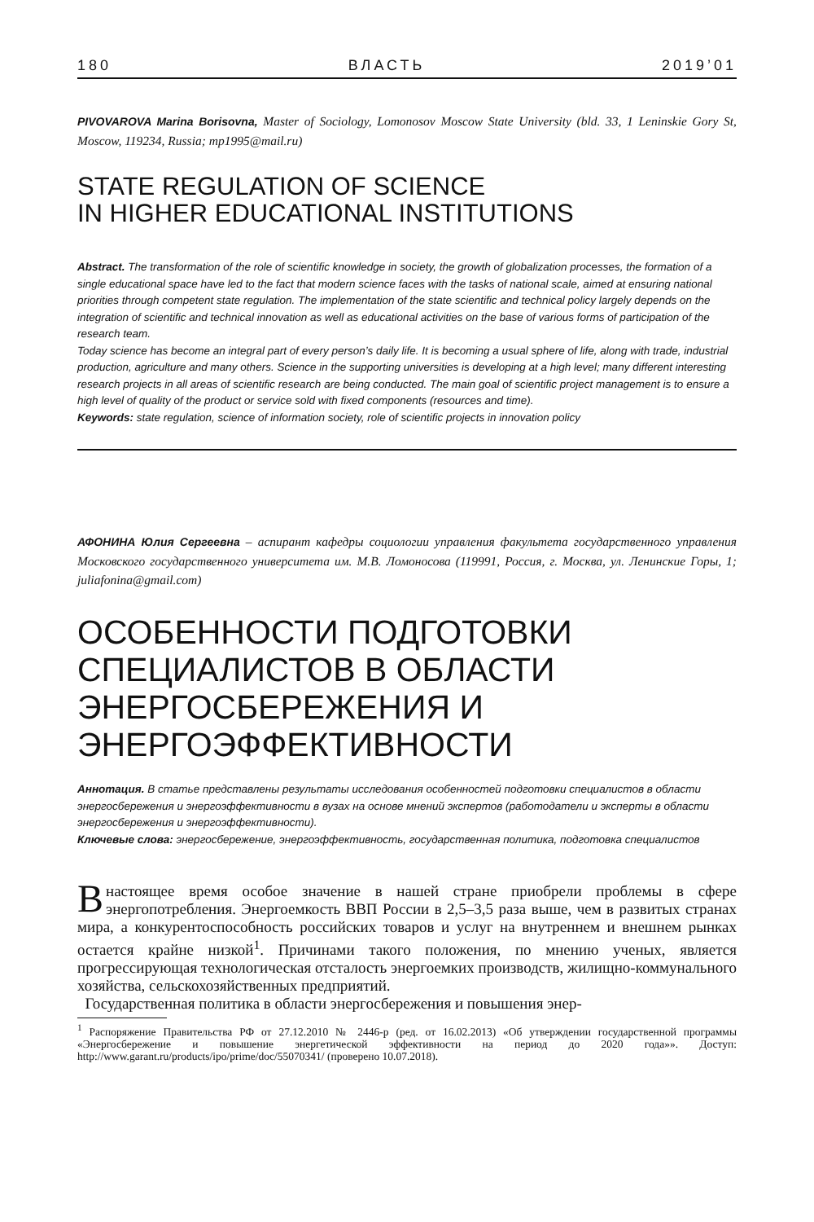180 ВЛАСТЬ 2019’01
PIVOVAROVA Marina Borisovna, Master of Sociology, Lomonosov Moscow State University (bld. 33, 1 Leninskie Gory St, Moscow, 119234, Russia; mp1995@mail.ru)
STATE REGULATION OF SCIENCE
IN HIGHER EDUCATIONAL INSTITUTIONS
Abstract. The transformation of the role of scientific knowledge in society, the growth of globalization processes, the formation of a single educational space have led to the fact that modern science faces with the tasks of national scale, aimed at ensuring national priorities through competent state regulation. The implementation of the state scientific and technical policy largely depends on the integration of scientific and technical innovation as well as educational activities on the base of various forms of participation of the research team.
Today science has become an integral part of every person’s daily life. It is becoming a usual sphere of life, along with trade, industrial production, agriculture and many others. Science in the supporting universities is developing at a high level; many different interesting research projects in all areas of scientific research are being conducted. The main goal of scientific project management is to ensure a high level of quality of the product or service sold with fixed components (resources and time).
Keywords: state regulation, science of information society, role of scientific projects in innovation policy
АФОНИНА Юлия Сергеевна – аспирант кафедры социологии управления факультета государственного управления Московского государственного университета им. М.В. Ломоносова (119991, Россия, г. Москва, ул. Ленинские Горы, 1; juliafonina@gmail.com)
ОСОБЕННОСТИ ПОДГОТОВКИ
СПЕЦИАЛИСТОВ В ОБЛАСТИ
ЭНЕРГОСБЕРЕЖЕНИЯ И
ЭНЕРГОЭФФЕКТИВНОСТИ
Аннотация. В статье представлены результаты исследования особенностей подготовки специалистов в области энергосбережения и энергоэффективности в вузах на основе мнений экспертов (работодатели и эксперты в области энергосбережения и энергоэффективности).
Ключевые слова: энергосбережение, энергоэффективность, государственная политика, подготовка специалистов
В настоящее время особое значение в нашей стране приобрели проблемы в сфере энергопотребления. Энергоемкость ВВП России в 2,5–3,5 раза выше, чем в развитых странах мира, а конкурентоспособность российских товаров и услуг на внутреннем и внешнем рынках остается крайне низкой<sup>1</sup>. Причинами такого положения, по мнению ученых, является прогрессирующая технологическая отсталость энергоемких производств, жилищно-коммунального хозяйства, сельскохозяйственных предприятий.
Государственная политика в области энергосбережения и повышения энер-
<sup>1</sup> Распоряжение Правительства РФ от 27.12.2010 № 2446-р (ред. от 16.02.2013) «Об утверждении государственной программы «Энергосбережение и повышение энергетической эффективности на период до 2020 года»». Доступ: http://www.garant.ru/products/ipo/prime/doc/55070341/ (проверено 10.07.2018).